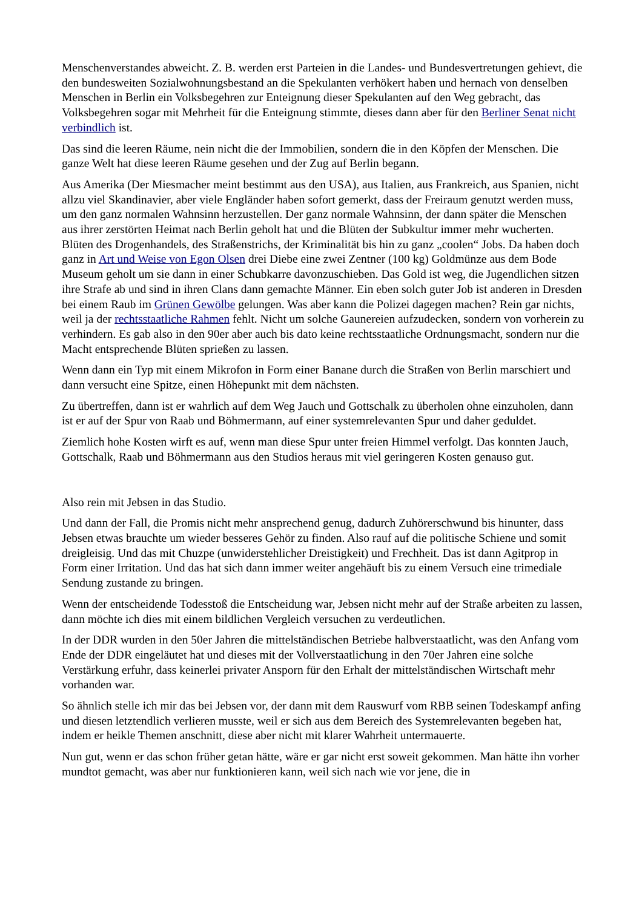Menschenverstandes abweicht. Z. B. werden erst Parteien in die Landes- und Bundesvertretungen gehievt, die den bundesweiten Sozialwohnungsbestand an die Spekulanten verhökert haben und hernach von denselben Menschen in Berlin ein Volksbegehren zur Enteignung dieser Spekulanten auf den Weg gebracht, das Volksbegehren sogar mit Mehrheit für die Enteignung stimmte, dieses dann aber für den Berliner Senat nicht verbindlich ist.
Das sind die leeren Räume, nein nicht die der Immobilien, sondern die in den Köpfen der Menschen. Die ganze Welt hat diese leeren Räume gesehen und der Zug auf Berlin begann.
Aus Amerika (Der Miesmacher meint bestimmt aus den USA), aus Italien, aus Frankreich, aus Spanien, nicht allzu viel Skandinavier, aber viele Engländer haben sofort gemerkt, dass der Freiraum genutzt werden muss, um den ganz normalen Wahnsinn herzustellen. Der ganz normale Wahnsinn, der dann später die Menschen aus ihrer zerstörten Heimat nach Berlin geholt hat und die Blüten der Subkultur immer mehr wucherten. Blüten des Drogenhandels, des Straßenstrichs, der Kriminalität bis hin zu ganz „coolen“ Jobs. Da haben doch ganz in Art und Weise von Egon Olsen drei Diebe eine zwei Zentner (100 kg) Goldmünze aus dem Bode Museum geholt um sie dann in einer Schubkarre davonzuschieben. Das Gold ist weg, die Jugendlichen sitzen ihre Strafe ab und sind in ihren Clans dann gemachte Männer. Ein eben solch guter Job ist anderen in Dresden bei einem Raub im Grünen Gewölbe gelungen. Was aber kann die Polizei dagegen machen? Rein gar nichts, weil ja der rechtsstaatliche Rahmen fehlt. Nicht um solche Gaunereien aufzudecken, sondern von vorherein zu verhindern. Es gab also in den 90er aber auch bis dato keine rechtsstaatliche Ordnungsmacht, sondern nur die Macht entsprechende Blüten sprießen zu lassen.
Wenn dann ein Typ mit einem Mikrofon in Form einer Banane durch die Straßen von Berlin marschiert und dann versucht eine Spitze, einen Höhepunkt mit dem nächsten.
Zu übertreffen, dann ist er wahrlich auf dem Weg Jauch und Gottschalk zu überholen ohne einzuholen, dann ist er auf der Spur von Raab und Böhmermann, auf einer systemrelevanten Spur und daher geduldet.
Ziemlich hohe Kosten wirft es auf, wenn man diese Spur unter freien Himmel verfolgt. Das konnten Jauch, Gottschalk, Raab und Böhmermann aus den Studios heraus mit viel geringeren Kosten genauso gut.
Also rein mit Jebsen in das Studio.
Und dann der Fall, die Promis nicht mehr ansprechend genug, dadurch Zuhörerschwund bis hinunter, dass Jebsen etwas brauchte um wieder besseres Gehör zu finden. Also rauf auf die politische Schiene und somit dreigleisig. Und das mit Chuzpe (unwiderstehlicher Dreistigkeit) und Frechheit. Das ist dann Agitprop in Form einer Irritation. Und das hat sich dann immer weiter angehäuft bis zu einem Versuch eine trimediale Sendung zustande zu bringen.
Wenn der entscheidende Todesstoß die Entscheidung war, Jebsen nicht mehr auf der Straße arbeiten zu lassen, dann möchte ich dies mit einem bildlichen Vergleich versuchen zu verdeutlichen.
In der DDR wurden in den 50er Jahren die mittelständischen Betriebe halbverstaatlicht, was den Anfang vom Ende der DDR eingeläutet hat und dieses mit der Vollverstaatlichung in den 70er Jahren eine solche Verstärkung erfuhr, dass keinerlei privater Ansporn für den Erhalt der mittelständischen Wirtschaft mehr vorhanden war.
So ähnlich stelle ich mir das bei Jebsen vor, der dann mit dem Rauswurf vom RBB seinen Todeskampf anfing und diesen letztendlich verlieren musste, weil er sich aus dem Bereich des Systemrelevanten begeben hat, indem er heikle Themen anschnitt, diese aber nicht mit klarer Wahrheit untermauerte.
Nun gut, wenn er das schon früher getan hätte, wäre er gar nicht erst soweit gekommen. Man hätte ihn vorher mundtot gemacht, was aber nur funktionieren kann, weil sich nach wie vor jene, die in